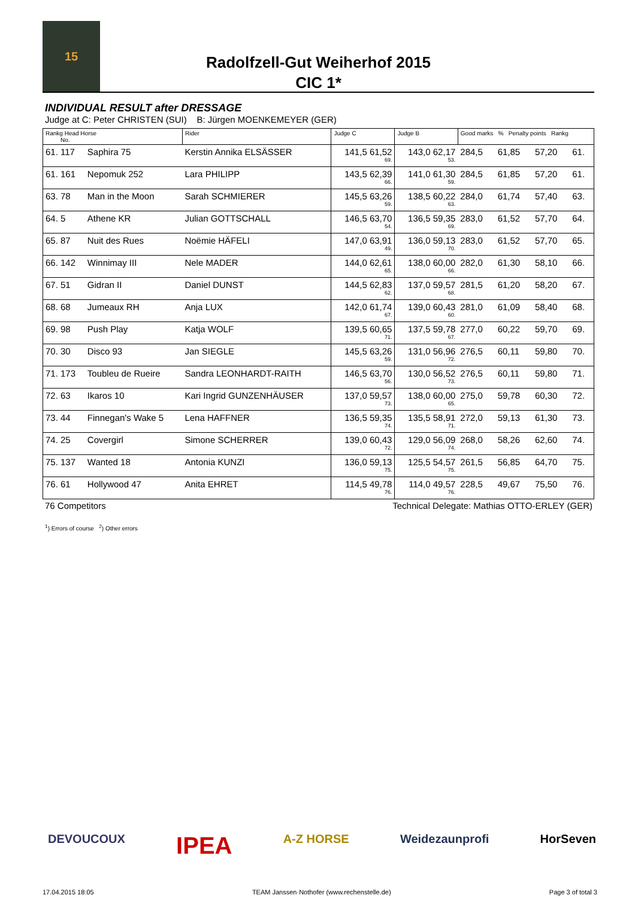15
Radolfzell-Gut Weiherhof 2015
CIC 1*
INDIVIDUAL RESULT after DRESSAGE
Judge at C: Peter CHRISTEN (SUI) B: Jürgen MOENKEMEYER (GER)
| Rankg Head Horse No. | | Rider | Judge C | Judge B | Good marks % Penalty points Rankg | | | |
| --- | --- | --- | --- | --- | --- | --- | --- | --- |
| 61. 117 | Saphira 75 | Kerstin Annika ELSÄSSER | 141,5 61,52 69. | 143,0 62,17 53. | 284,5 | 61,85 | 57,20 | 61. |
| 61. 161 | Nepomuk 252 | Lara PHILIPP | 143,5 62,39 66. | 141,0 61,30 59. | 284,5 | 61,85 | 57,20 | 61. |
| 63. 78 | Man in the Moon | Sarah SCHMIERER | 145,5 63,26 59. | 138,5 60,22 63. | 284,0 | 61,74 | 57,40 | 63. |
| 64. 5 | Athene KR | Julian GOTTSCHALL | 146,5 63,70 54. | 136,5 59,35 69. | 283,0 | 61,52 | 57,70 | 64. |
| 65. 87 | Nuit des Rues | Noëmie HÄFELI | 147,0 63,91 49. | 136,0 59,13 70. | 283,0 | 61,52 | 57,70 | 65. |
| 66. 142 | Winnimay III | Nele MADER | 144,0 62,61 65. | 138,0 60,00 66. | 282,0 | 61,30 | 58,10 | 66. |
| 67. 51 | Gidran II | Daniel DUNST | 144,5 62,83 62. | 137,0 59,57 68. | 281,5 | 61,20 | 58,20 | 67. |
| 68. 68 | Jumeaux RH | Anja LUX | 142,0 61,74 67. | 139,0 60,43 60. | 281,0 | 61,09 | 58,40 | 68. |
| 69. 98 | Push Play | Katja WOLF | 139,5 60,65 71. | 137,5 59,78 67. | 277,0 | 60,22 | 59,70 | 69. |
| 70. 30 | Disco 93 | Jan SIEGLE | 145,5 63,26 59. | 131,0 56,96 72. | 276,5 | 60,11 | 59,80 | 70. |
| 71. 173 | Toubleu de Rueire | Sandra LEONHARDT-RAITH | 146,5 63,70 56. | 130,0 56,52 73. | 276,5 | 60,11 | 59,80 | 71. |
| 72. 63 | Ikaros 10 | Kari Ingrid GUNZENHÄUSER | 137,0 59,57 73. | 138,0 60,00 65. | 275,0 | 59,78 | 60,30 | 72. |
| 73. 44 | Finnegan's Wake 5 | Lena HAFFNER | 136,5 59,35 74. | 135,5 58,91 71. | 272,0 | 59,13 | 61,30 | 73. |
| 74. 25 | Covergirl | Simone SCHERRER | 139,0 60,43 72. | 129,0 56,09 74. | 268,0 | 58,26 | 62,60 | 74. |
| 75. 137 | Wanted 18 | Antonia KUNZI | 136,0 59,13 75. | 125,5 54,57 75. | 261,5 | 56,85 | 64,70 | 75. |
| 76. 61 | Hollywood 47 | Anita EHRET | 114,5 49,78 76. | 114,0 49,57 76. | 228,5 | 49,67 | 75,50 | 76. |
76 Competitors Technical Delegate: Mathias OTTO-ERLEY (GER)
<sup>1</sup>) Errors of course <sup>2</sup>) Other errors
DEVOUCOUX IPEA A-Z HORSE Weidezaunprofi HorSeven
17.04.2015 18:05 TEAM Janssen·Nothofer (www.rechenstelle.de) Page 3 of total 3